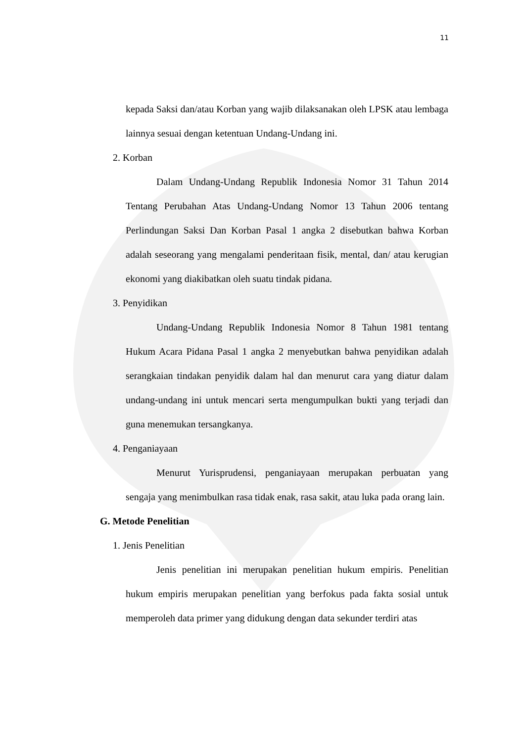11
kepada Saksi dan/atau Korban yang wajib dilaksanakan oleh LPSK atau lembaga lainnya sesuai dengan ketentuan Undang-Undang ini.
2. Korban
Dalam Undang-Undang Republik Indonesia Nomor 31 Tahun 2014 Tentang Perubahan Atas Undang-Undang Nomor 13 Tahun 2006 tentang Perlindungan Saksi Dan Korban Pasal 1 angka 2 disebutkan bahwa Korban adalah seseorang yang mengalami penderitaan fisik, mental, dan/ atau kerugian ekonomi yang diakibatkan oleh suatu tindak pidana.
3. Penyidikan
Undang-Undang Republik Indonesia Nomor 8 Tahun 1981 tentang Hukum Acara Pidana Pasal 1 angka 2 menyebutkan bahwa penyidikan adalah serangkaian tindakan penyidik dalam hal dan menurut cara yang diatur dalam undang-undang ini untuk mencari serta mengumpulkan bukti yang terjadi dan guna menemukan tersangkanya.
4. Penganiayaan
Menurut Yurisprudensi, penganiayaan merupakan perbuatan yang sengaja yang menimbulkan rasa tidak enak, rasa sakit, atau luka pada orang lain.
G. Metode Penelitian
1. Jenis Penelitian
Jenis penelitian ini merupakan penelitian hukum empiris. Penelitian hukum empiris merupakan penelitian yang berfokus pada fakta sosial untuk memperoleh data primer yang didukung dengan data sekunder terdiri atas